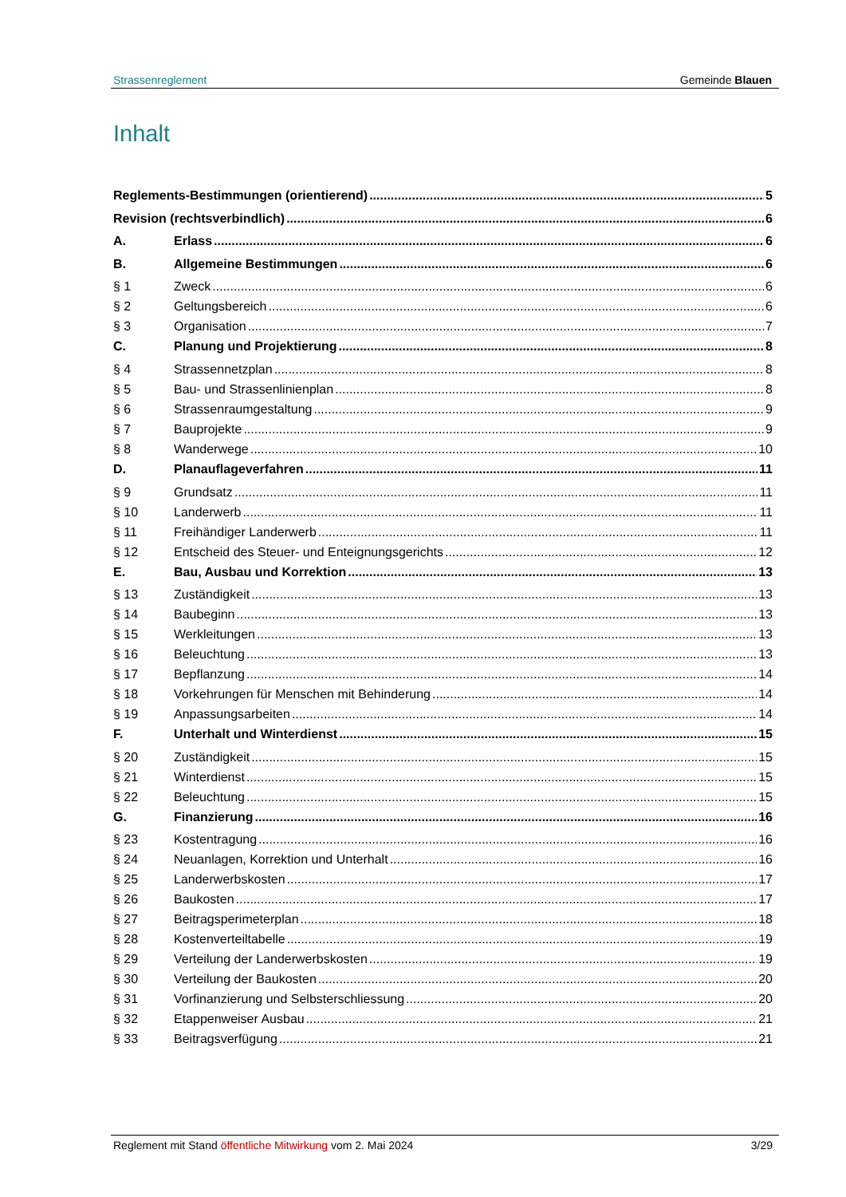Strassenreglement Gemeinde Blauen
Inhalt
Reglements-Bestimmungen (orientierend) 5
Revision (rechtsverbindlich) 6
A. Erlass 6
B. Allgemeine Bestimmungen 6
§ 1 Zweck 6
§ 2 Geltungsbereich 6
§ 3 Organisation 7
C. Planung und Projektierung 8
§ 4 Strassennetzplan 8
§ 5 Bau- und Strassenlinienplan 8
§ 6 Strassenraumgestaltung 9
§ 7 Bauprojekte 9
§ 8 Wanderwege 10
D. Planauflageverfahren 11
§ 9 Grundsatz 11
§ 10 Landerwerb 11
§ 11 Freihändiger Landerwerb 11
§ 12 Entscheid des Steuer- und Enteignungsgerichts 12
E. Bau, Ausbau und Korrektion 13
§ 13 Zuständigkeit 13
§ 14 Baubeginn 13
§ 15 Werkleitungen 13
§ 16 Beleuchtung 13
§ 17 Bepflanzung 14
§ 18 Vorkehrungen für Menschen mit Behinderung 14
§ 19 Anpassungsarbeiten 14
F. Unterhalt und Winterdienst 15
§ 20 Zuständigkeit 15
§ 21 Winterdienst 15
§ 22 Beleuchtung 15
G. Finanzierung 16
§ 23 Kostentragung 16
§ 24 Neuanlagen, Korrektion und Unterhalt 16
§ 25 Landerwerbskosten 17
§ 26 Baukosten 17
§ 27 Beitragsperimeterplan 18
§ 28 Kostenverteiltabelle 19
§ 29 Verteilung der Landerwerbskosten 19
§ 30 Verteilung der Baukosten 20
§ 31 Vorfinanzierung und Selbsterschliessung 20
§ 32 Etappenweiser Ausbau 21
§ 33 Beitragsverfügung 21
Reglement mit Stand öffentliche Mitwirkung vom 2. Mai 2024 3/29